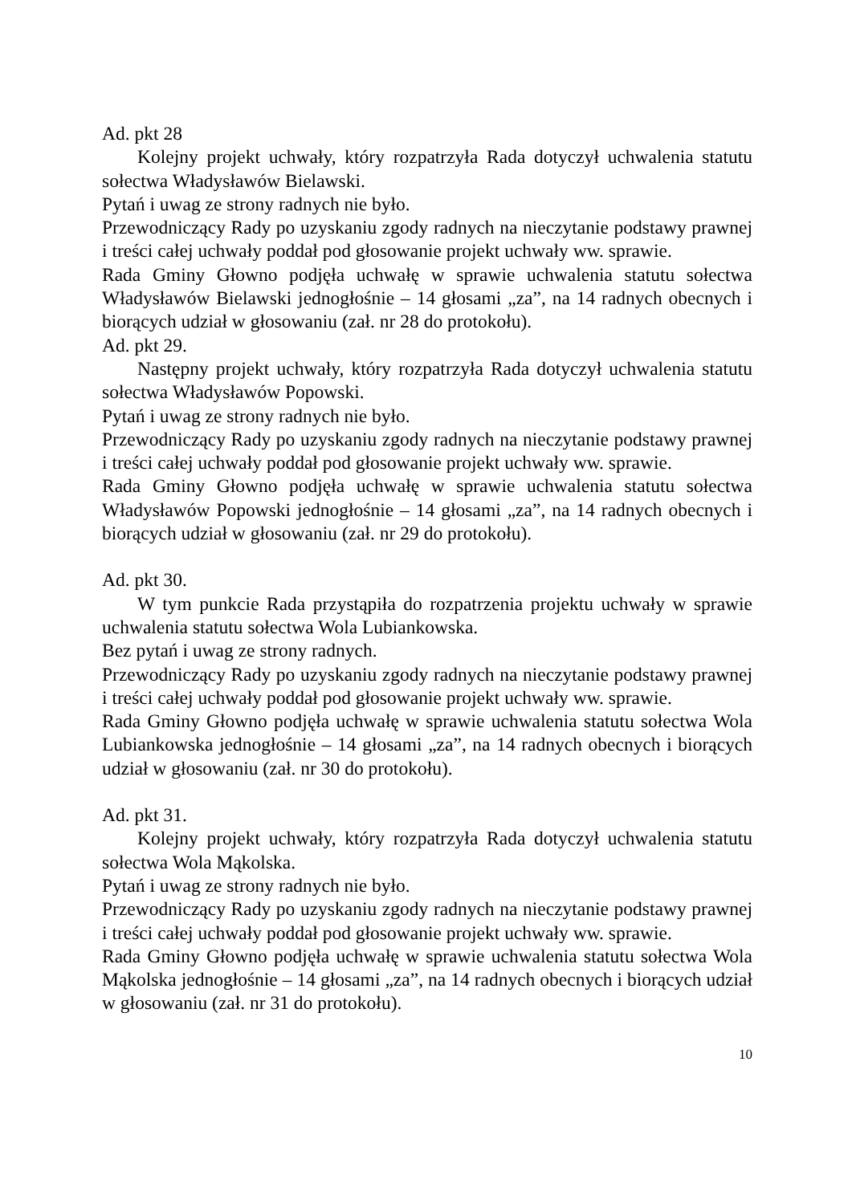Ad. pkt 28
Kolejny projekt uchwały, który rozpatrzyła Rada dotyczył uchwalenia statutu sołectwa Władysławów Bielawski.
Pytań i uwag ze strony radnych nie było.
Przewodniczący Rady po uzyskaniu zgody radnych na nieczytanie podstawy prawnej i treści całej uchwały poddał pod głosowanie projekt uchwały ww. sprawie.
Rada Gminy Głowno podjęła uchwałę w sprawie uchwalenia statutu sołectwa Władysławów Bielawski jednogłośnie – 14 głosami „za”, na 14 radnych obecnych i biorących udział w głosowaniu (zał. nr 28 do protokołu).
Ad. pkt 29.
Następny projekt uchwały, który rozpatrzyła Rada dotyczył uchwalenia statutu sołectwa Władysławów Popowski.
Pytań i uwag ze strony radnych nie było.
Przewodniczący Rady po uzyskaniu zgody radnych na nieczytanie podstawy prawnej i treści całej uchwały poddał pod głosowanie projekt uchwały ww. sprawie.
Rada Gminy Głowno podjęła uchwałę w sprawie uchwalenia statutu sołectwa Władysławów Popowski jednogłośnie – 14 głosami „za”, na 14 radnych obecnych i biorących udział w głosowaniu (zał. nr 29 do protokołu).
Ad. pkt 30.
W tym punkcie Rada przystąpiła do rozpatrzenia projektu uchwały w sprawie uchwalenia statutu sołectwa Wola Lubiankowska.
Bez pytań i uwag ze strony radnych.
Przewodniczący Rady po uzyskaniu zgody radnych na nieczytanie podstawy prawnej i treści całej uchwały poddał pod głosowanie projekt uchwały ww. sprawie.
Rada Gminy Głowno podjęła uchwałę w sprawie uchwalenia statutu sołectwa Wola Lubiankowska jednogłośnie – 14 głosami „za”, na 14 radnych obecnych i biorących udział w głosowaniu (zał. nr 30 do protokołu).
Ad. pkt 31.
Kolejny projekt uchwały, który rozpatrzyła Rada dotyczył uchwalenia statutu sołectwa Wola Mąkolska.
Pytań i uwag ze strony radnych nie było.
Przewodniczący Rady po uzyskaniu zgody radnych na nieczytanie podstawy prawnej i treści całej uchwały poddał pod głosowanie projekt uchwały ww. sprawie.
Rada Gminy Głowno podjęła uchwałę w sprawie uchwalenia statutu sołectwa Wola Mąkolska jednogłośnie – 14 głosami „za”, na 14 radnych obecnych i biorących udział w głosowaniu (zał. nr 31 do protokołu).
10